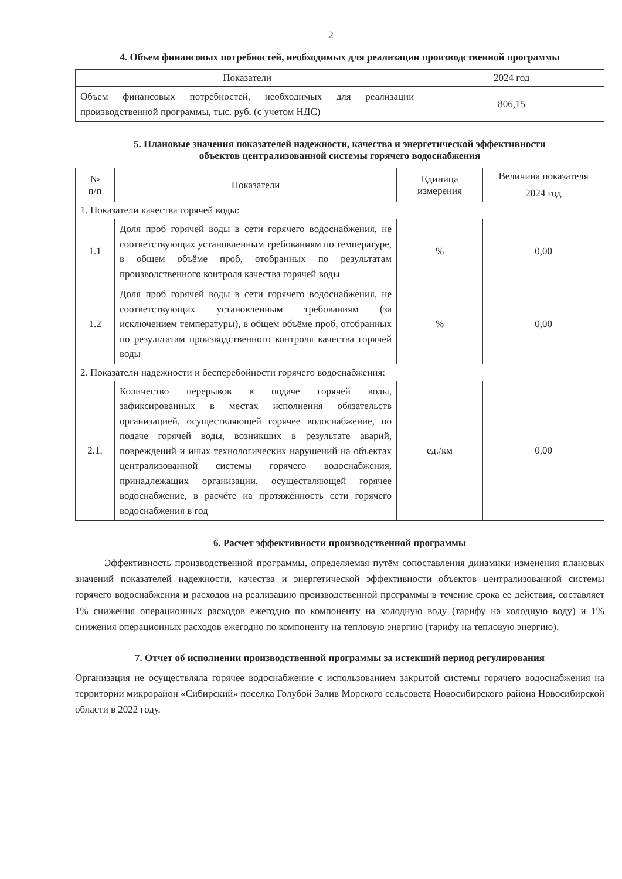2
4. Объем финансовых потребностей, необходимых для реализации производственной программы
| Показатели | 2024 год |
| --- | --- |
| Объем финансовых потребностей, необходимых для реализации производственной программы, тыс. руб. (с учетом НДС) | 806,15 |
5. Плановые значения показателей надежности, качества и энергетической эффективности
объектов централизованной системы горячего водоснабжения
| № п/п | Показатели | Единица измерения | Величина показателя |
| --- | --- | --- | --- |
| | | | 2024 год |
| 1. Показатели качества горячей воды: | | | |
| 1.1 | Доля проб горячей воды в сети горячего водоснабжения, не соответствующих установленным требованиям по температуре, в общем объёме проб, отобранных по результатам производственного контроля качества горячей воды | % | 0,00 |
| 1.2 | Доля проб горячей воды в сети горячего водоснабжения, не соответствующих установленным требованиям (за исключением температуры), в общем объёме проб, отобранных по результатам производственного контроля качества горячей воды | % | 0,00 |
| 2. Показатели надежности и бесперебойности горячего водоснабжения: | | | |
| 2.1. | Количество перерывов в подаче горячей воды, зафиксированных в местах исполнения обязательств организацией, осуществляющей горячее водоснабжение, по подаче горячей воды, возникших в результате аварий, повреждений и иных технологических нарушений на объектах централизованной системы горячего водоснабжения, принадлежащих организации, осуществляющей горячее водоснабжение, в расчёте на протяжённость сети горячего водоснабжения в год | ед./км | 0,00 |
6. Расчет эффективности производственной программы
Эффективность производственной программы, определяемая путём сопоставления динамики изменения плановых значений показателей надежности, качества и энергетической эффективности объектов централизованной системы горячего водоснабжения и расходов на реализацию производственной программы в течение срока ее действия, составляет 1% снижения операционных расходов ежегодно по компоненту на холодную воду (тарифу на холодную воду) и 1% снижения операционных расходов ежегодно по компоненту на тепловую энергию (тарифу на тепловую энергию).
7. Отчет об исполнении производственной программы за истекший период регулирования
Организация не осуществляла горячее водоснабжение с использованием закрытой системы горячего водоснабжения на территории микрорайон «Сибирский» поселка Голубой Залив Морского сельсовета Новосибирского района Новосибирской области в 2022 году.